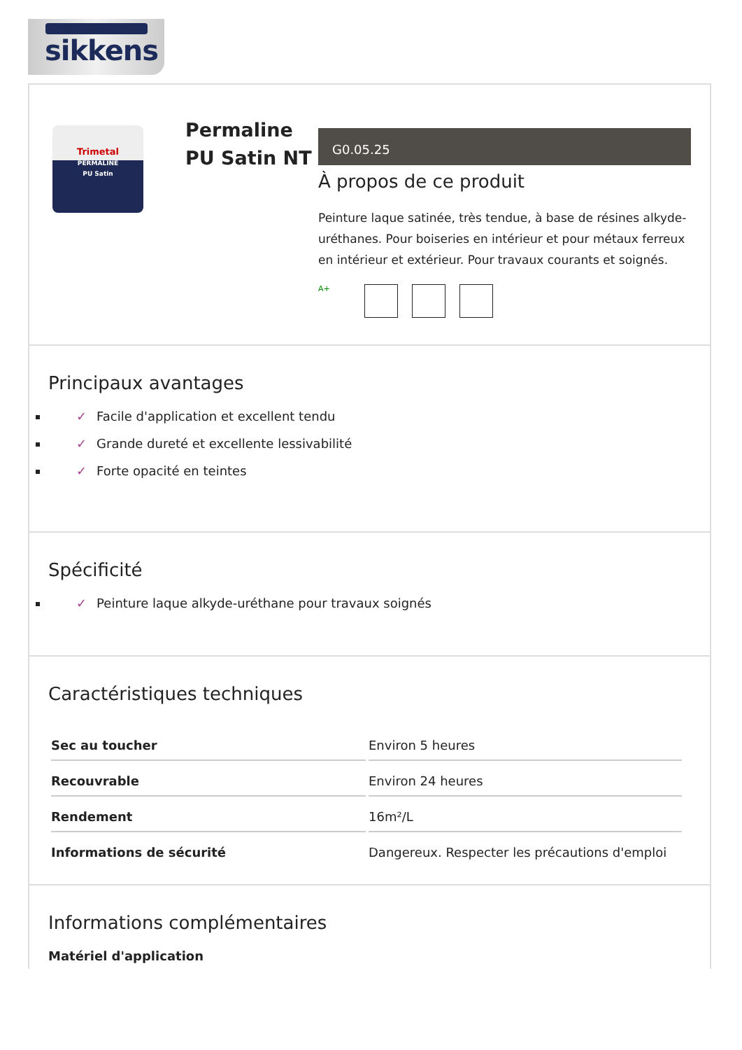sikkens
Trimetal
PERMALINE
PU Satin
Permaline PU Satin NT
G0.05.25
À propos de ce produit
Peinture laque satinée, très tendue, à base de résines alkyde-uréthanes. Pour boiseries en intérieur et pour métaux ferreux en intérieur et extérieur. Pour travaux courants et soignés.
A+
Principaux avantages
✓ Facile d'application et excellent tendu
✓ Grande dureté et excellente lessivabilité
✓ Forte opacité en teintes
Spécificité
✓ Peinture laque alkyde-uréthane pour travaux soignés
Caractéristiques techniques
| Sec au toucher | Environ 5 heures |
| Recouvrable | Environ 24 heures |
| Rendement | 16m²/L |
| Informations de sécurité | Dangereux. Respecter les précautions d'emploi |
Informations complémentaires
Matériel d'application